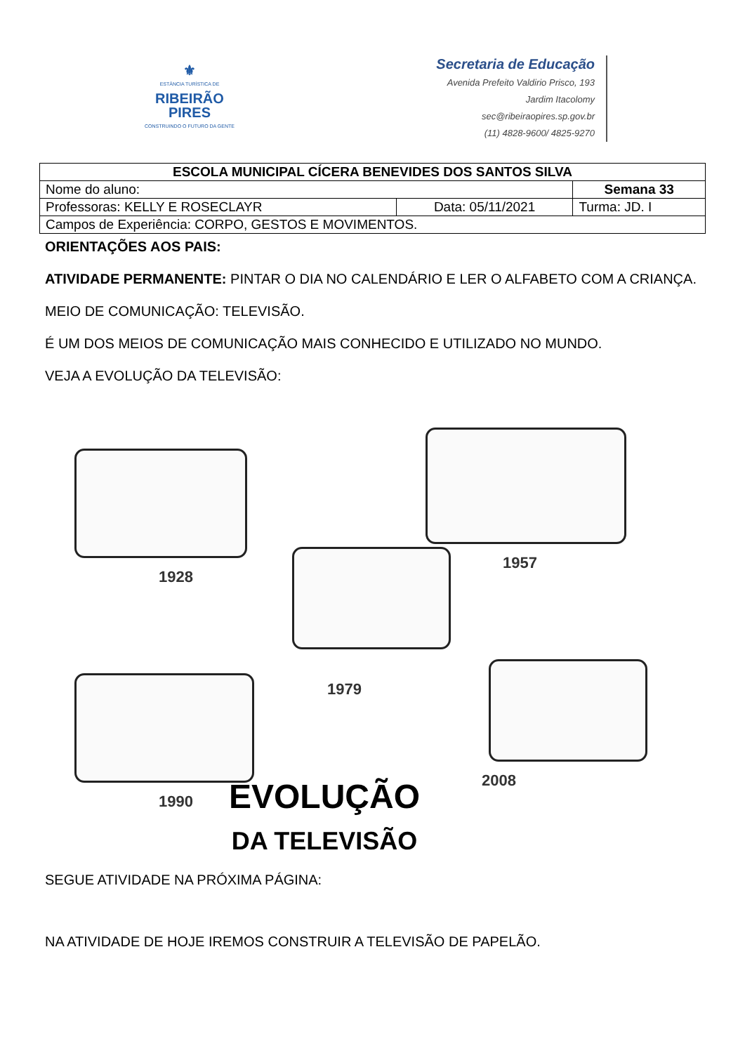⚜
ESTÂNCIA TURÍSTICA DE
RIBEIRÃO
PIRES
CONSTRUINDO O FUTURO DA GENTE
Secretaria de Educação
Avenida Prefeito Valdirio Prisco, 193
Jardim Itacolomy
sec@ribeiraopires.sp.gov.br
(11) 4828-9600/ 4825-9270
| ESCOLA MUNICIPAL CÍCERA BENEVIDES DOS SANTOS SILVA | | |
| Nome do aluno: | | Semana 33 |
| Professoras: KELLY E ROSECLAYR | Data: 05/11/2021 | Turma: JD. I |
| Campos de Experiência: CORPO, GESTOS E MOVIMENTOS. | | |
ORIENTAÇÕES AOS PAIS:
ATIVIDADE PERMANENTE: PINTAR O DIA NO CALENDÁRIO E LER O ALFABETO COM A CRIANÇA.
MEIO DE COMUNICAÇÃO: TELEVISÃO.
É UM DOS MEIOS DE COMUNICAÇÃO MAIS CONHECIDO E UTILIZADO NO MUNDO.
VEJA A EVOLUÇÃO DA TELEVISÃO:
1928
1957
1979
1990
2008
EVOLUÇÃO
DA TELEVISÃO
SEGUE ATIVIDADE NA PRÓXIMA PÁGINA:
NA ATIVIDADE DE HOJE IREMOS CONSTRUIR A TELEVISÃO DE PAPELÃO.